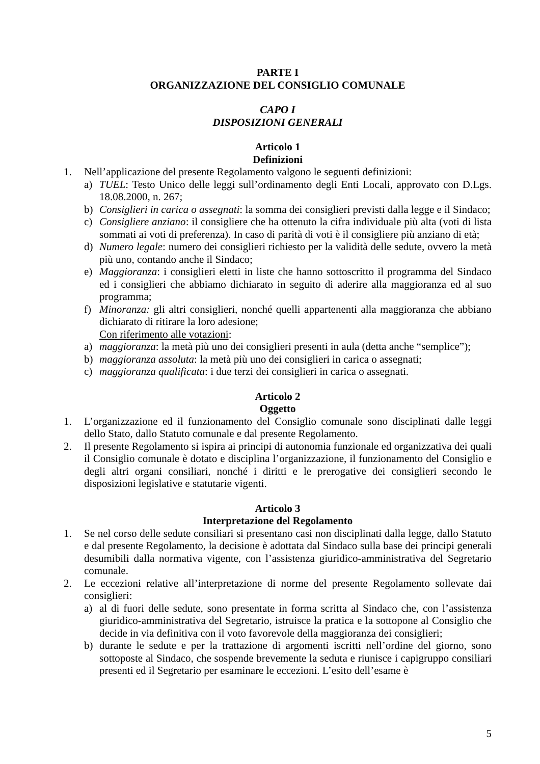PARTE I
ORGANIZZAZIONE DEL CONSIGLIO COMUNALE
CAPO I
DISPOSIZIONI GENERALI
Articolo 1
Definizioni
1. Nell’applicazione del presente Regolamento valgono le seguenti definizioni:
a) TUEL: Testo Unico delle leggi sull’ordinamento degli Enti Locali, approvato con D.Lgs. 18.08.2000, n. 267;
b) Consiglieri in carica o assegnati: la somma dei consiglieri previsti dalla legge e il Sindaco;
c) Consigliere anziano: il consigliere che ha ottenuto la cifra individuale più alta (voti di lista sommati ai voti di preferenza). In caso di parità di voti è il consigliere più anziano di età;
d) Numero legale: numero dei consiglieri richiesto per la validità delle sedute, ovvero la metà più uno, contando anche il Sindaco;
e) Maggioranza: i consiglieri eletti in liste che hanno sottoscritto il programma del Sindaco ed i consiglieri che abbiamo dichiarato in seguito di aderire alla maggioranza ed al suo programma;
f) Minoranza: gli altri consiglieri, nonché quelli appartenenti alla maggioranza che abbiano dichiarato di ritirare la loro adesione;
Con riferimento alle votazioni:
a) maggioranza: la metà più uno dei consiglieri presenti in aula (detta anche “semplice”);
b) maggioranza assoluta: la metà più uno dei consiglieri in carica o assegnati;
c) maggioranza qualificata: i due terzi dei consiglieri in carica o assegnati.
Articolo 2
Oggetto
1. L’organizzazione ed il funzionamento del Consiglio comunale sono disciplinati dalle leggi dello Stato, dallo Statuto comunale e dal presente Regolamento.
2. Il presente Regolamento si ispira ai principi di autonomia funzionale ed organizzativa dei quali il Consiglio comunale è dotato e disciplina l’organizzazione, il funzionamento del Consiglio e degli altri organi consiliari, nonché i diritti e le prerogative dei consiglieri secondo le disposizioni legislative e statutarie vigenti.
Articolo 3
Interpretazione del Regolamento
1. Se nel corso delle sedute consiliari si presentano casi non disciplinati dalla legge, dallo Statuto e dal presente Regolamento, la decisione è adottata dal Sindaco sulla base dei principi generali desumibili dalla normativa vigente, con l’assistenza giuridico-amministrativa del Segretario comunale.
2. Le eccezioni relative all’interpretazione di norme del presente Regolamento sollevate dai consiglieri:
a) al di fuori delle sedute, sono presentate in forma scritta al Sindaco che, con l’assistenza giuridico-amministrativa del Segretario, istruisce la pratica e la sottopone al Consiglio che decide in via definitiva con il voto favorevole della maggioranza dei consiglieri;
b) durante le sedute e per la trattazione di argomenti iscritti nell’ordine del giorno, sono sottoposte al Sindaco, che sospende brevemente la seduta e riunisce i capigruppo consiliari presenti ed il Segretario per esaminare le eccezioni. L’esito dell’esame è
5